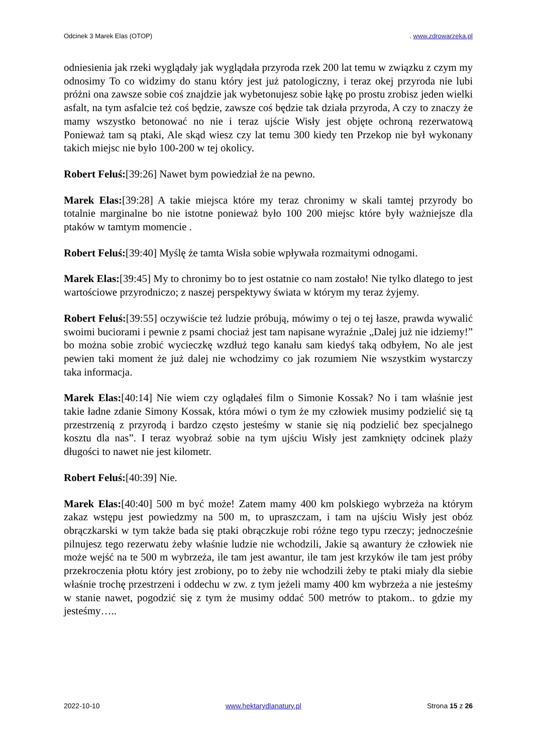Odcinek 3 Marek Elas (OTOP). www.zdrowarzeka.pl
odniesienia jak rzeki wyglądały jak wyglądała przyroda rzek 200 lat temu w związku z czym my odnosimy To co widzimy do stanu który jest już patologiczny, i teraz okej przyroda nie lubi próżni ona zawsze sobie coś znajdzie jak wybetonujesz sobie łąkę po prostu zrobisz jeden wielki asfalt, na tym asfalcie też coś będzie, zawsze coś będzie tak działa przyroda, A czy to znaczy że mamy wszystko betonować no nie i teraz ujście Wisły jest objęte ochroną rezerwatową Ponieważ tam są ptaki, Ale skąd wiesz czy lat temu 300 kiedy ten Przekop nie był wykonany takich miejsc nie było 100-200 w tej okolicy.
Robert Feluś:[39:26] Nawet bym powiedział że na pewno.
Marek Elas:[39:28] A takie miejsca które my teraz chronimy w skali tamtej przyrody bo totalnie marginalne bo nie istotne ponieważ było 100 200 miejsc które były ważniejsze dla ptaków w tamtym momencie .
Robert Feluś:[39:40] Myślę że tamta Wisła sobie wpływała rozmaitymi odnogami.
Marek Elas:[39:45] My to chronimy bo to jest ostatnie co nam zostało! Nie tylko dlatego to jest wartościowe przyrodniczo; z naszej perspektywy świata w którym my teraz żyjemy.
Robert Feluś:[39:55] oczywiście też ludzie próbują, mówimy o tej o tej łasze, prawda wywalić swoimi buciorami i pewnie z psami chociaż jest tam napisane wyraźnie „Dalej już nie idziemy!” bo można sobie zrobić wycieczkę wzdłuż tego kanału sam kiedyś taką odbyłem, No ale jest pewien taki moment że już dalej nie wchodzimy co jak rozumiem Nie wszystkim wystarczy taka informacja.
Marek Elas:[40:14] Nie wiem czy oglądałeś film o Simonie Kossak? No i tam właśnie jest takie ładne zdanie Simony Kossak, która mówi o tym że my człowiek musimy podzielić się tą przestrzenią z przyrodą i bardzo często jesteśmy w stanie się nią podzielić bez specjalnego kosztu dla nas”. I teraz wyobraź sobie na tym ujściu Wisły jest zamknięty odcinek plaży długości to nawet nie jest kilometr.
Robert Feluś:[40:39] Nie.
Marek Elas:[40:40] 500 m być może! Zatem mamy 400 km polskiego wybrzeża na którym zakaz wstępu jest powiedzmy na 500 m, to upraszczam, i tam na ujściu Wisły jest obóz obrączkarski w tym także bada się ptaki obrączkuje robi różne tego typu rzeczy; jednocześnie pilnujesz tego rezerwatu żeby właśnie ludzie nie wchodzili, Jakie są awantury że człowiek nie może wejść na te 500 m wybrzeża, ile tam jest awantur, ile tam jest krzyków ile tam jest próby przekroczenia płotu który jest zrobiony, po to żeby nie wchodzili żeby te ptaki miały dla siebie właśnie trochę przestrzeni i oddechu w zw. z tym jeżeli mamy 400 km wybrzeża a nie jesteśmy w stanie nawet, pogodzić się z tym że musimy oddać 500 metrów to ptakom.. to gdzie my jesteśmy…..
2022-10-10 www.hektarydlanatury.pl Strona 15 z 26